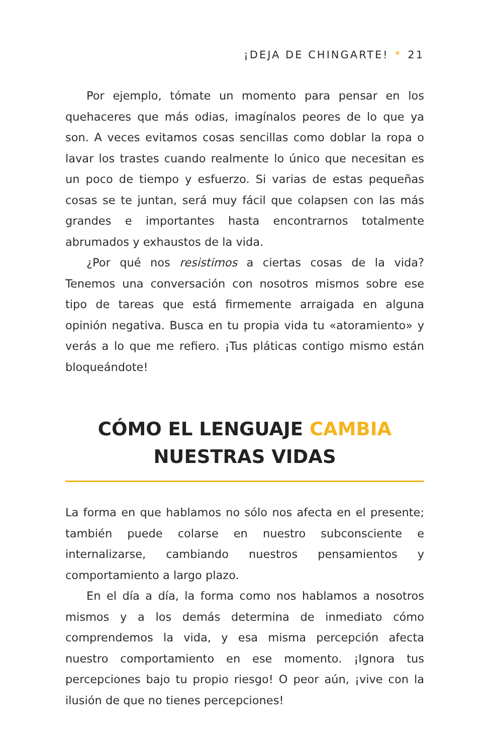¡DEJA DE CHINGARTE! * 21
Por ejemplo, tómate un momento para pensar en los quehaceres que más odias, imagínalos peores de lo que ya son. A veces evitamos cosas sencillas como doblar la ropa o lavar los trastes cuando realmente lo único que necesitan es un poco de tiempo y esfuerzo. Si varias de estas pequeñas cosas se te juntan, será muy fácil que colapsen con las más grandes e importantes hasta encontrarnos totalmente abrumados y exhaustos de la vida.
¿Por qué nos resistimos a ciertas cosas de la vida? Tenemos una conversación con nosotros mismos sobre ese tipo de tareas que está firmemente arraigada en alguna opinión negativa. Busca en tu propia vida tu «atoramiento» y verás a lo que me refiero. ¡Tus pláticas contigo mismo están bloqueándote!
CÓMO EL LENGUAJE CAMBIA
NUESTRAS VIDAS
La forma en que hablamos no sólo nos afecta en el presente; también puede colarse en nuestro subconsciente e internalizarse, cambiando nuestros pensamientos y comportamiento a largo plazo.
En el día a día, la forma como nos hablamos a nosotros mismos y a los demás determina de inmediato cómo comprendemos la vida, y esa misma percepción afecta nuestro comportamiento en ese momento. ¡Ignora tus percepciones bajo tu propio riesgo! O peor aún, ¡vive con la ilusión de que no tienes percepciones!